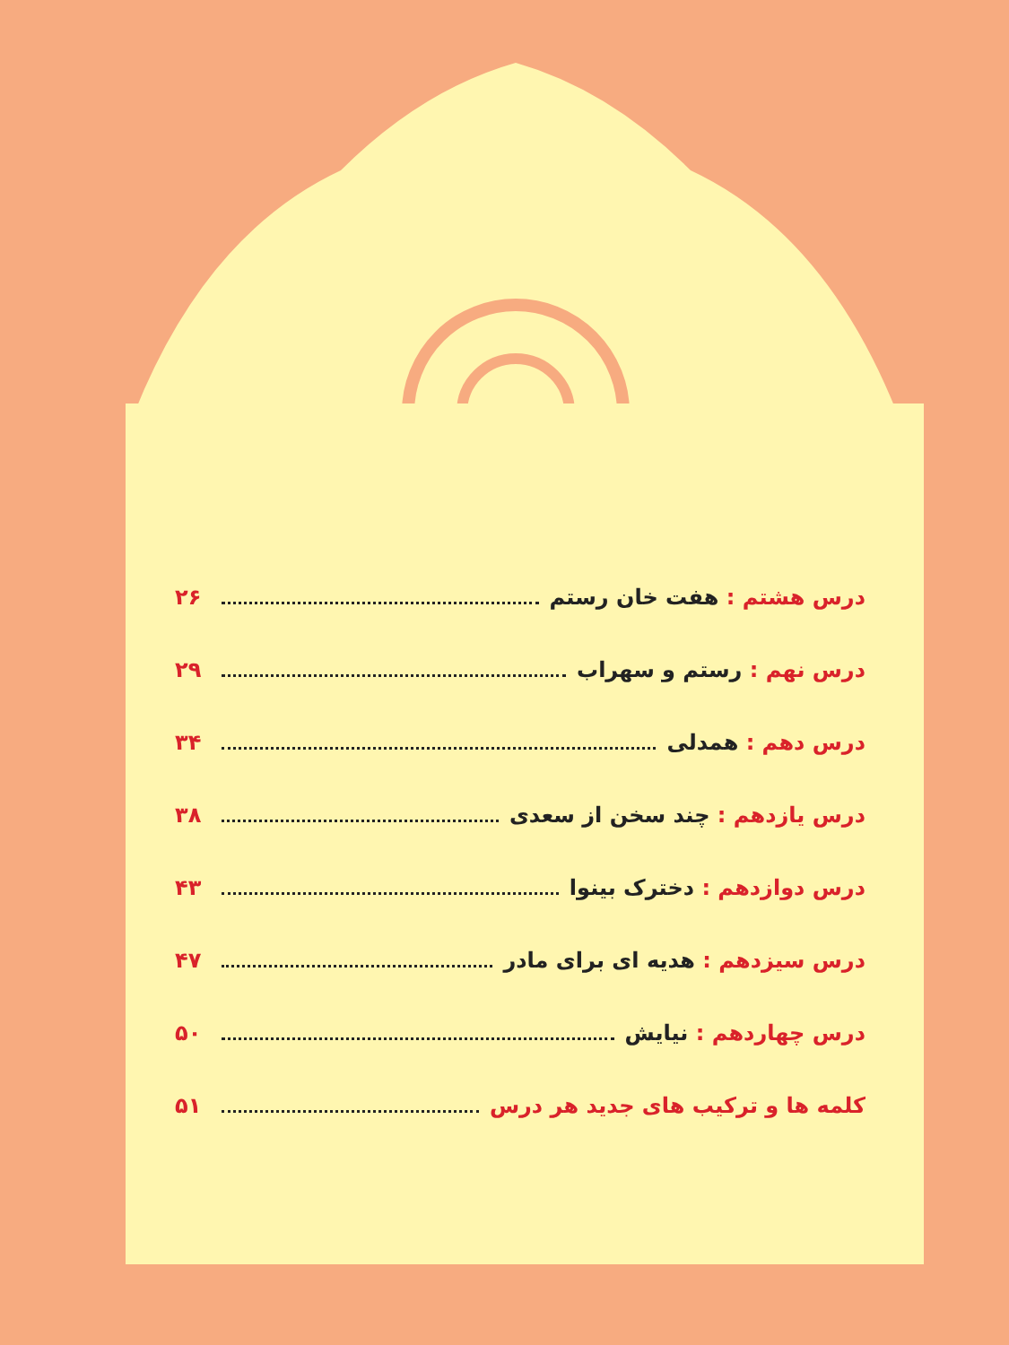درس هشتم : هفت خان رستم ۲۶
درس نهم : رستم و سهراب ۲۹
درس دهم : همدلی ۳۴
درس یازدهم : چند سخن از سعدی ۳۸
درس دوازدهم : دخترک بینوا ۴۳
درس سیزدهم : هدیه ای برای مادر ۴۷
درس چهاردهم : نیایش ۵۰
کلمه ها و ترکیب های جدید هر درس ۵۱